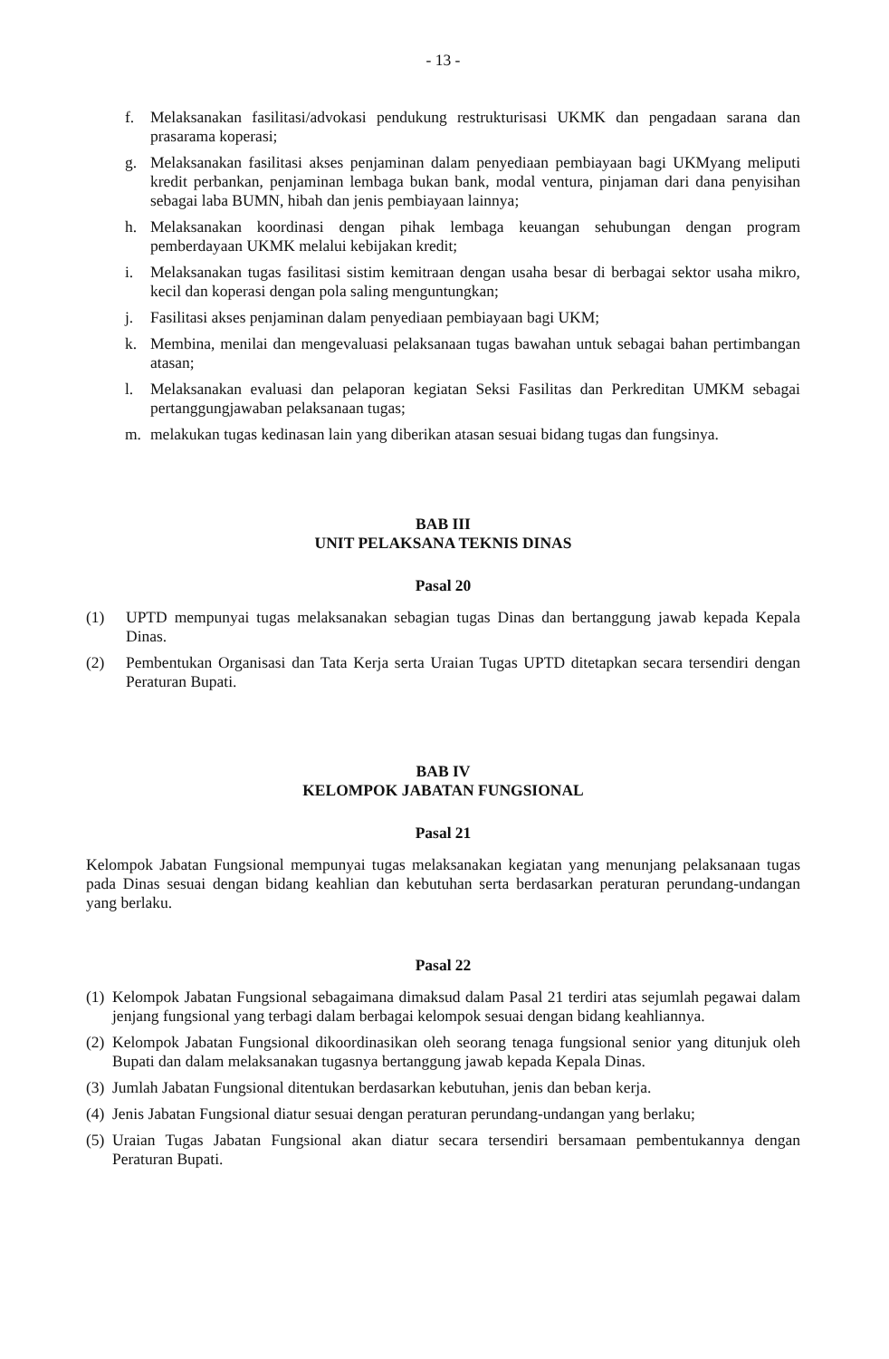- 13 -
f. Melaksanakan fasilitasi/advokasi pendukung restrukturisasi UKMK dan pengadaan sarana dan prasarama koperasi;
g. Melaksanakan fasilitasi akses penjaminan dalam penyediaan pembiayaan bagi UKMyang meliputi kredit perbankan, penjaminan lembaga bukan bank, modal ventura, pinjaman dari dana penyisihan sebagai laba BUMN, hibah dan jenis pembiayaan lainnya;
h. Melaksanakan koordinasi dengan pihak lembaga keuangan sehubungan dengan program pemberdayaan UKMK melalui kebijakan kredit;
i. Melaksanakan tugas fasilitasi sistim kemitraan dengan usaha besar di berbagai sektor usaha mikro, kecil dan koperasi dengan pola saling menguntungkan;
j. Fasilitasi akses penjaminan dalam penyediaan pembiayaan bagi UKM;
k. Membina, menilai dan mengevaluasi pelaksanaan tugas bawahan untuk sebagai bahan pertimbangan atasan;
l. Melaksanakan evaluasi dan pelaporan kegiatan Seksi Fasilitas dan Perkreditan UMKM sebagai pertanggungjawaban pelaksanaan tugas;
m. melakukan tugas kedinasan lain yang diberikan atasan sesuai bidang tugas dan fungsinya.
BAB III
UNIT PELAKSANA TEKNIS DINAS
Pasal 20
(1) UPTD mempunyai tugas melaksanakan sebagian tugas Dinas dan bertanggung jawab kepada Kepala Dinas.
(2) Pembentukan Organisasi dan Tata Kerja serta Uraian Tugas UPTD ditetapkan secara tersendiri dengan Peraturan Bupati.
BAB IV
KELOMPOK JABATAN FUNGSIONAL
Pasal 21
Kelompok Jabatan Fungsional mempunyai tugas melaksanakan kegiatan yang menunjang pelaksanaan tugas pada Dinas sesuai dengan bidang keahlian dan kebutuhan serta berdasarkan peraturan perundang-undangan yang berlaku.
Pasal 22
(1) Kelompok Jabatan Fungsional sebagaimana dimaksud dalam Pasal 21 terdiri atas sejumlah pegawai dalam jenjang fungsional yang terbagi dalam berbagai kelompok sesuai dengan bidang keahliannya.
(2) Kelompok Jabatan Fungsional dikoordinasikan oleh seorang tenaga fungsional senior yang ditunjuk oleh Bupati dan dalam melaksanakan tugasnya bertanggung jawab kepada Kepala Dinas.
(3) Jumlah Jabatan Fungsional ditentukan berdasarkan kebutuhan, jenis dan beban kerja.
(4) Jenis Jabatan Fungsional diatur sesuai dengan peraturan perundang-undangan yang berlaku;
(5) Uraian Tugas Jabatan Fungsional akan diatur secara tersendiri bersamaan pembentukannya dengan Peraturan Bupati.